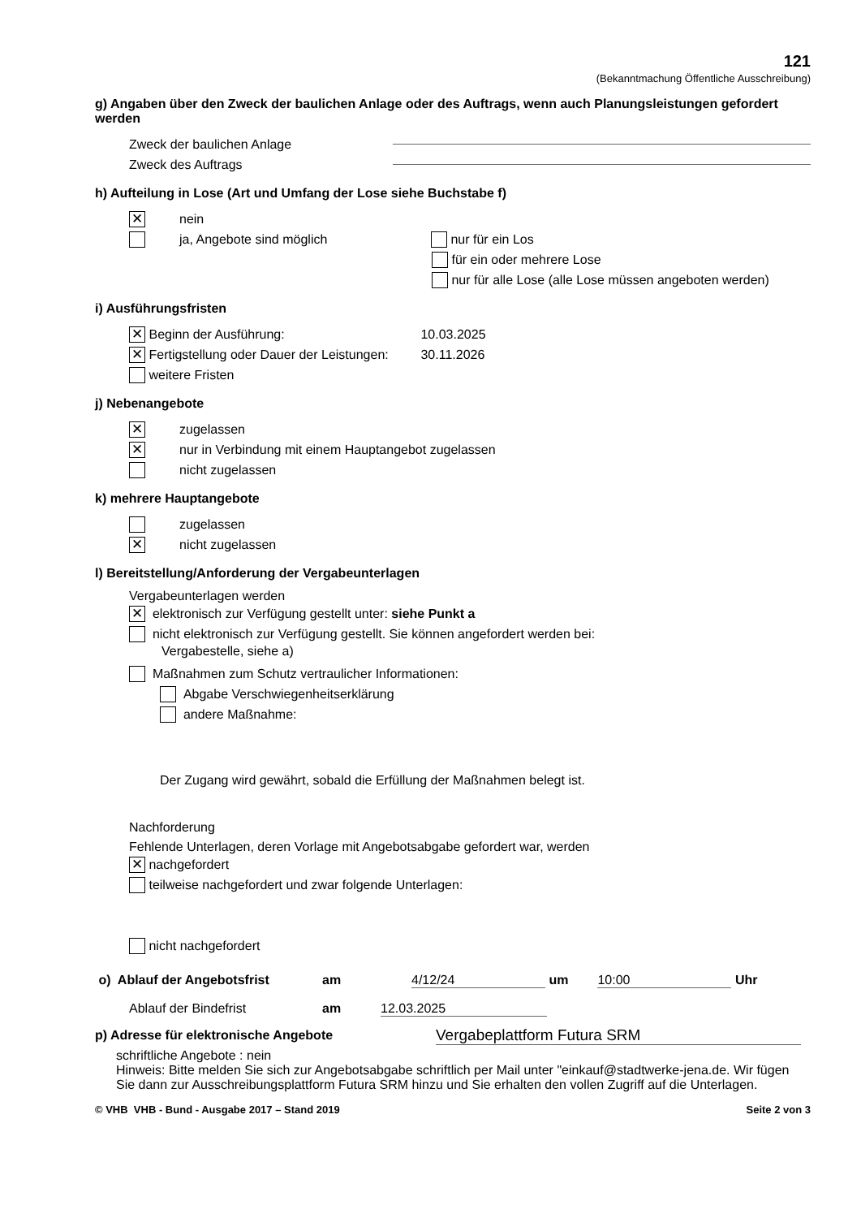121
(Bekanntmachung Öffentliche Ausschreibung)
g) Angaben über den Zweck der baulichen Anlage oder des Auftrags, wenn auch Planungsleistungen gefordert werden
Zweck der baulichen Anlage
Zweck des Auftrags
h) Aufteilung in Lose (Art und Umfang der Lose siehe Buchstabe f)
✕ nein
ja, Angebote sind möglich nur für ein Los
für ein oder mehrere Lose
nur für alle Lose (alle Lose müssen angeboten werden)
i) Ausführungsfristen
✕ Beginn der Ausführung: 10.03.2025
✕ Fertigstellung oder Dauer der Leistungen: 30.11.2026
weitere Fristen
j) Nebenangebote
✕ zugelassen
✕ nur in Verbindung mit einem Hauptangebot zugelassen
nicht zugelassen
k) mehrere Hauptangebote
zugelassen
✕ nicht zugelassen
l) Bereitstellung/Anforderung der Vergabeunterlagen
Vergabeunterlagen werden
✕ elektronisch zur Verfügung gestellt unter: siehe Punkt a
nicht elektronisch zur Verfügung gestellt. Sie können angefordert werden bei:
Vergabestelle, siehe a)
Maßnahmen zum Schutz vertraulicher Informationen:
Abgabe Verschwiegenheitserklärung
andere Maßnahme:
Der Zugang wird gewährt, sobald die Erfüllung der Maßnahmen belegt ist.
Nachforderung
Fehlende Unterlagen, deren Vorlage mit Angebotsabgabe gefordert war, werden
✕ nachgefordert
teilweise nachgefordert und zwar folgende Unterlagen:
nicht nachgefordert
o) Ablauf der Angebotsfrist am 4/12/24 um 10:00 Uhr
Ablauf der Bindefrist am 12.03.2025
p) Adresse für elektronische Angebote Vergabeplattform Futura SRM
schriftliche Angebote : nein
Hinweis: Bitte melden Sie sich zur Angebotsabgabe schriftlich per Mail unter "einkauf@stadtwerke-jena.de. Wir fügen Sie dann zur Ausschreibungsplattform Futura SRM hinzu und Sie erhalten den vollen Zugriff auf die Unterlagen.
© VHB VHB - Bund - Ausgabe 2017 – Stand 2019 Seite 2 von 3